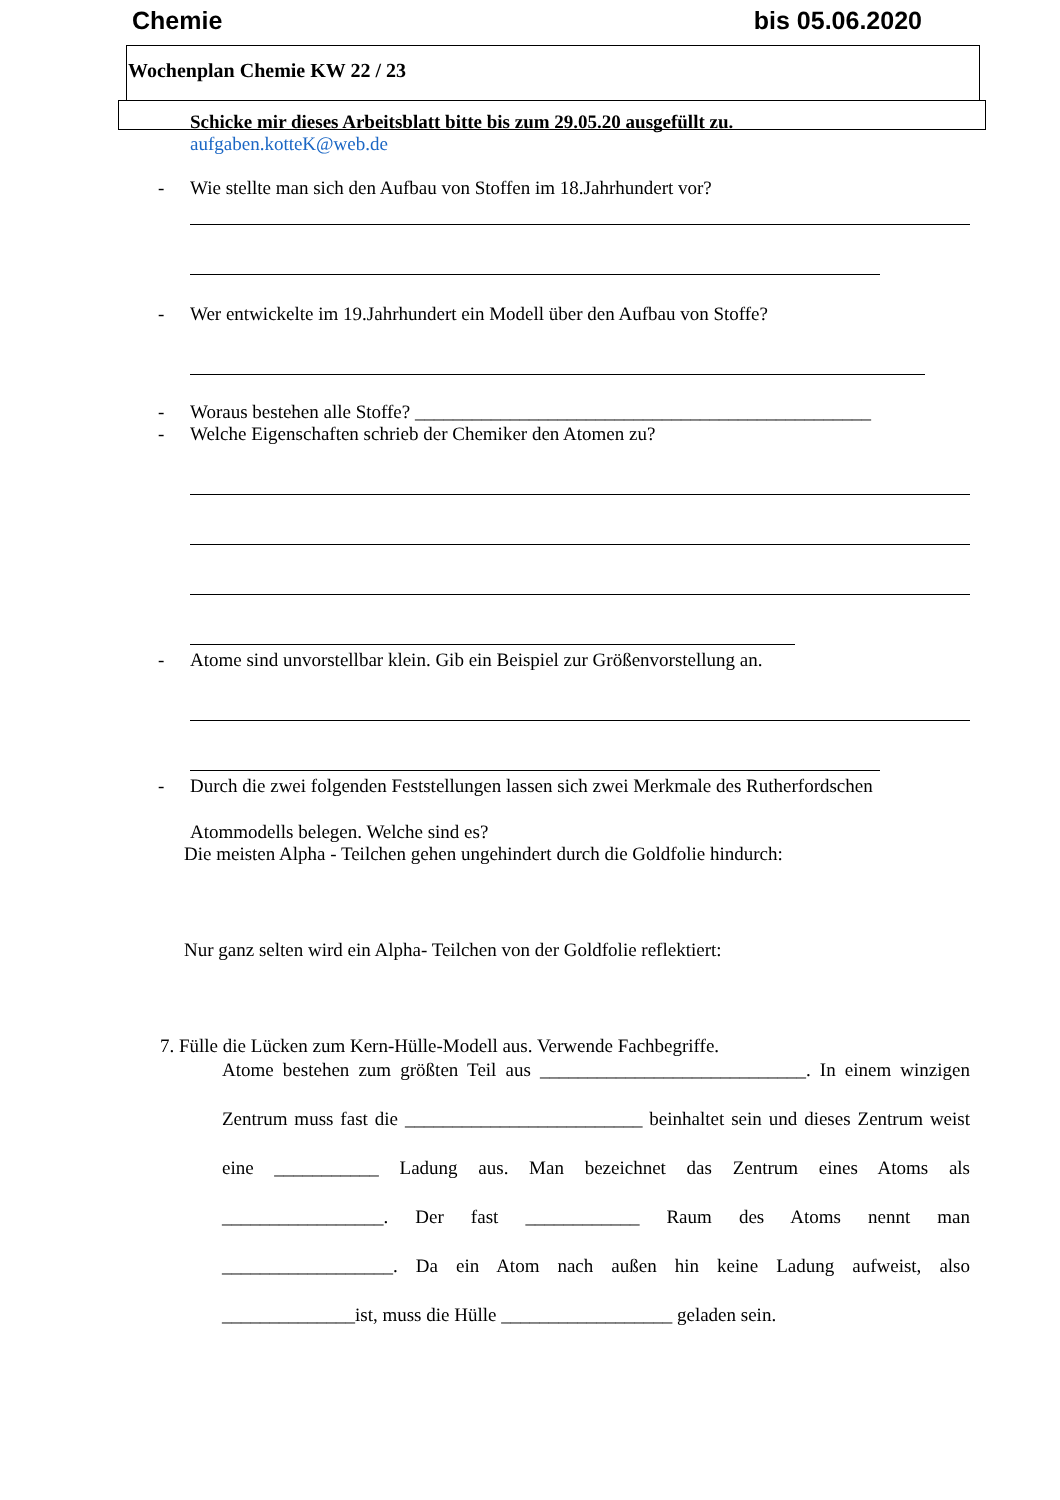Chemie bis 05.06.2020
Wochenplan Chemie KW 22 / 23
Schicke mir dieses Arbeitsblatt bitte bis zum 29.05.20 ausgefüllt zu.
aufgaben.kotteK@web.de
- Wie stellte man sich den Aufbau von Stoffen im 18.Jahrhundert vor?
- Wer entwickelte im 19.Jahrhundert ein Modell über den Aufbau von Stoffe?
- Woraus bestehen alle Stoffe? ________________________________________________
- Welche Eigenschaften schrieb der Chemiker den Atomen zu?
- Atome sind unvorstellbar klein. Gib ein Beispiel zur Größenvorstellung an.
- Durch die zwei folgenden Feststellungen lassen sich zwei Merkmale des Rutherfordschen
Atommodells belegen. Welche sind es?
Die meisten Alpha - Teilchen gehen ungehindert durch die Goldfolie hindurch:
Nur ganz selten wird ein Alpha- Teilchen von der Goldfolie reflektiert:
7. Fülle die Lücken zum Kern-Hülle-Modell aus. Verwende Fachbegriffe.
Atome bestehen zum größten Teil aus ____________________________. In einem winzigen Zentrum muss fast die _________________________ beinhaltet sein und dieses Zentrum weist eine ___________ Ladung aus. Man bezeichnet das Zentrum eines Atoms als _________________. Der fast ____________ Raum des Atoms nennt man __________________. Da ein Atom nach außen hin keine Ladung aufweist, also ______________ist, muss die Hülle __________________ geladen sein.